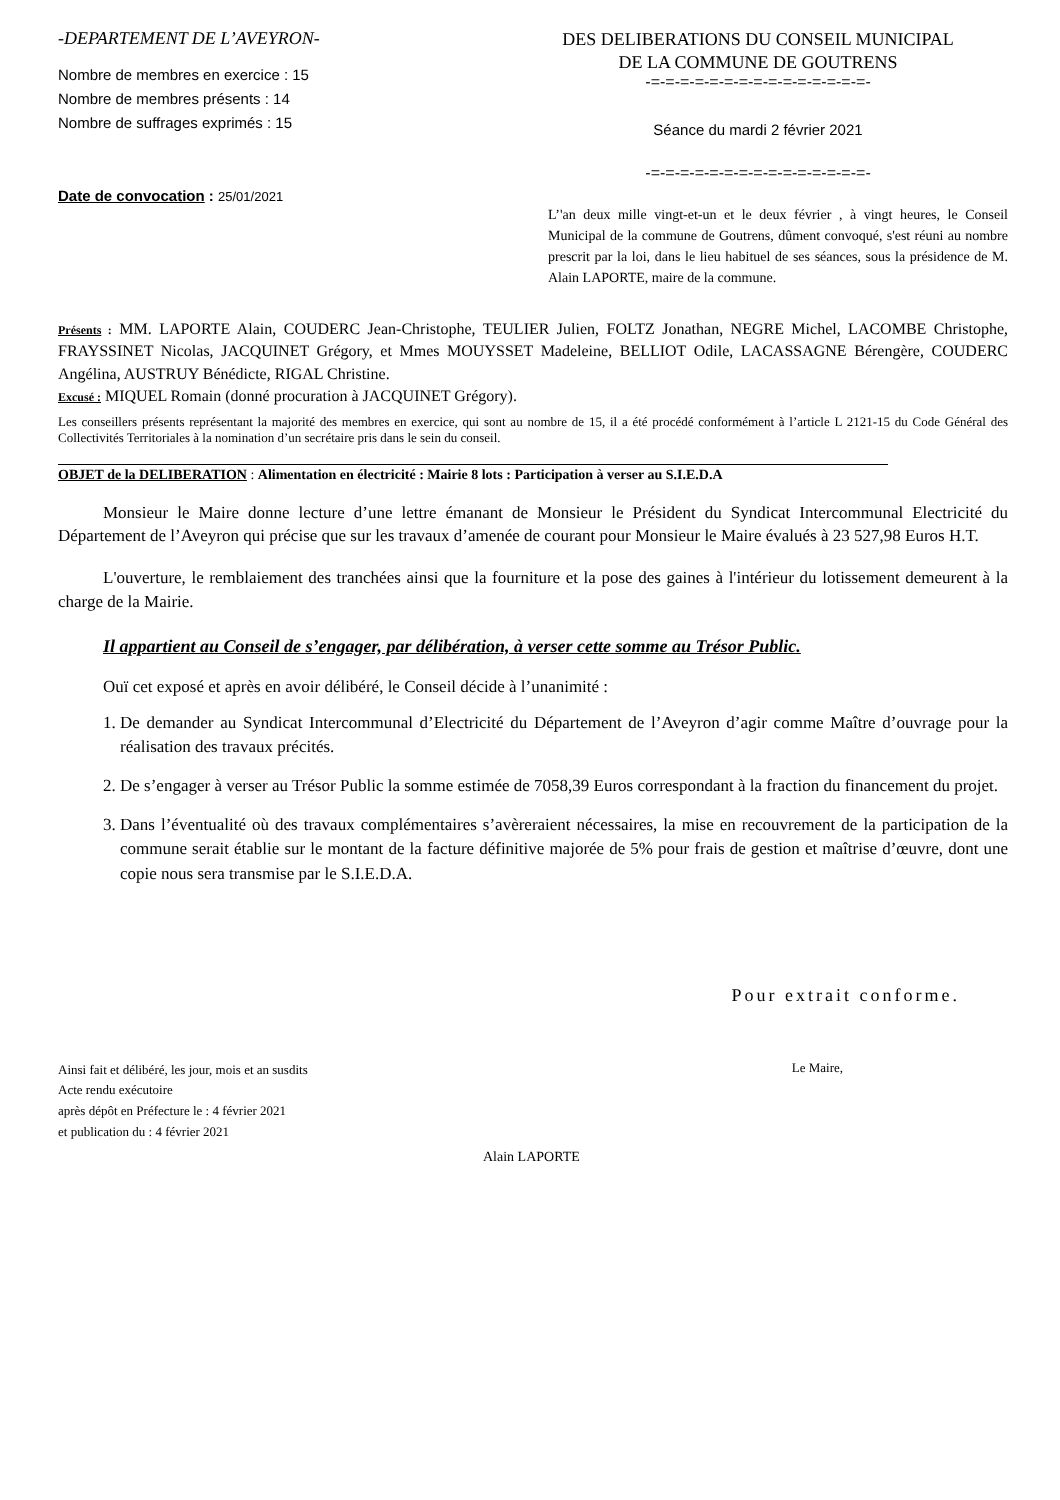-DEPARTEMENT DE L’AVEYRON-
Nombre de membres en exercice : 15
Nombre de membres présents : 14
Nombre de suffrages exprimés : 15
Date de convocation : 25/01/2021
DES DELIBERATIONS DU CONSEIL MUNICIPAL
DE LA COMMUNE DE GOUTRENS
-=-=-=-=-=-=-=-=-=-=-=-=-=-=-=-
Séance du mardi 2 février 2021
-=-=-=-=-=-=-=-=-=-=-=-=-=-=-=-
L’'an deux mille vingt-et-un et le deux février , à vingt heures, le Conseil Municipal de la commune de Goutrens, dûment convoqué, s'est réuni au nombre prescrit par la loi, dans le lieu habituel de ses séances, sous la présidence de M. Alain LAPORTE, maire de la commune.
Présents : MM. LAPORTE Alain, COUDERC Jean-Christophe, TEULIER Julien, FOLTZ Jonathan, NEGRE Michel, LACOMBE Christophe, FRAYSSINET Nicolas, JACQUINET Grégory, et Mmes MOUYSSET Madeleine, BELLIOT Odile, LACASSAGNE Bérengère, COUDERC Angélina, AUSTRUY Bénédicte, RIGAL Christine.
Excusé : MIQUEL Romain (donné procuration à JACQUINET Grégory).
Les conseillers présents représentant la majorité des membres en exercice, qui sont au nombre de 15, il a été procédé conformément à l’article L 2121-15 du Code Général des Collectivités Territoriales à la nomination d’un secrétaire pris dans le sein du conseil.
OBJET de la DELIBERATION : Alimentation en électricité : Mairie 8 lots : Participation à verser au S.I.E.D.A
Monsieur le Maire donne lecture d’une lettre émanant de Monsieur le Président du Syndicat Intercommunal Electricité du Département de l’Aveyron qui précise que sur les travaux d’amenée de courant pour Monsieur le Maire évalués à 23 527,98 Euros H.T.
L'ouverture, le remblaiement des tranchées ainsi que la fourniture et la pose des gaines à l'intérieur du lotissement demeurent à la charge de la Mairie.
Il appartient au Conseil de s’engager, par délibération, à verser cette somme au Trésor Public.
Ouï cet exposé et après en avoir délibéré, le Conseil décide à l’unanimité :
1. De demander au Syndicat Intercommunal d’Electricité du Département de l’Aveyron d’agir comme Maître d’ouvrage pour la réalisation des travaux précités.
2. De s’engager à verser au Trésor Public la somme estimée de 7058,39 Euros correspondant à la fraction du financement du projet.
3. Dans l’éventualité où des travaux complémentaires s’avèreraient nécessaires, la mise en recouvrement de la participation de la commune serait établie sur le montant de la facture définitive majorée de 5% pour frais de gestion et maîtrise d’œuvre, dont une copie nous sera transmise par le S.I.E.D.A.
Pour extrait conforme.
Ainsi fait et délibéré, les jour, mois et an susdits
Acte rendu exécutoire
après dépôt en Préfecture le : 4 février 2021
et publication du : 4 février 2021
Le Maire,
Alain LAPORTE